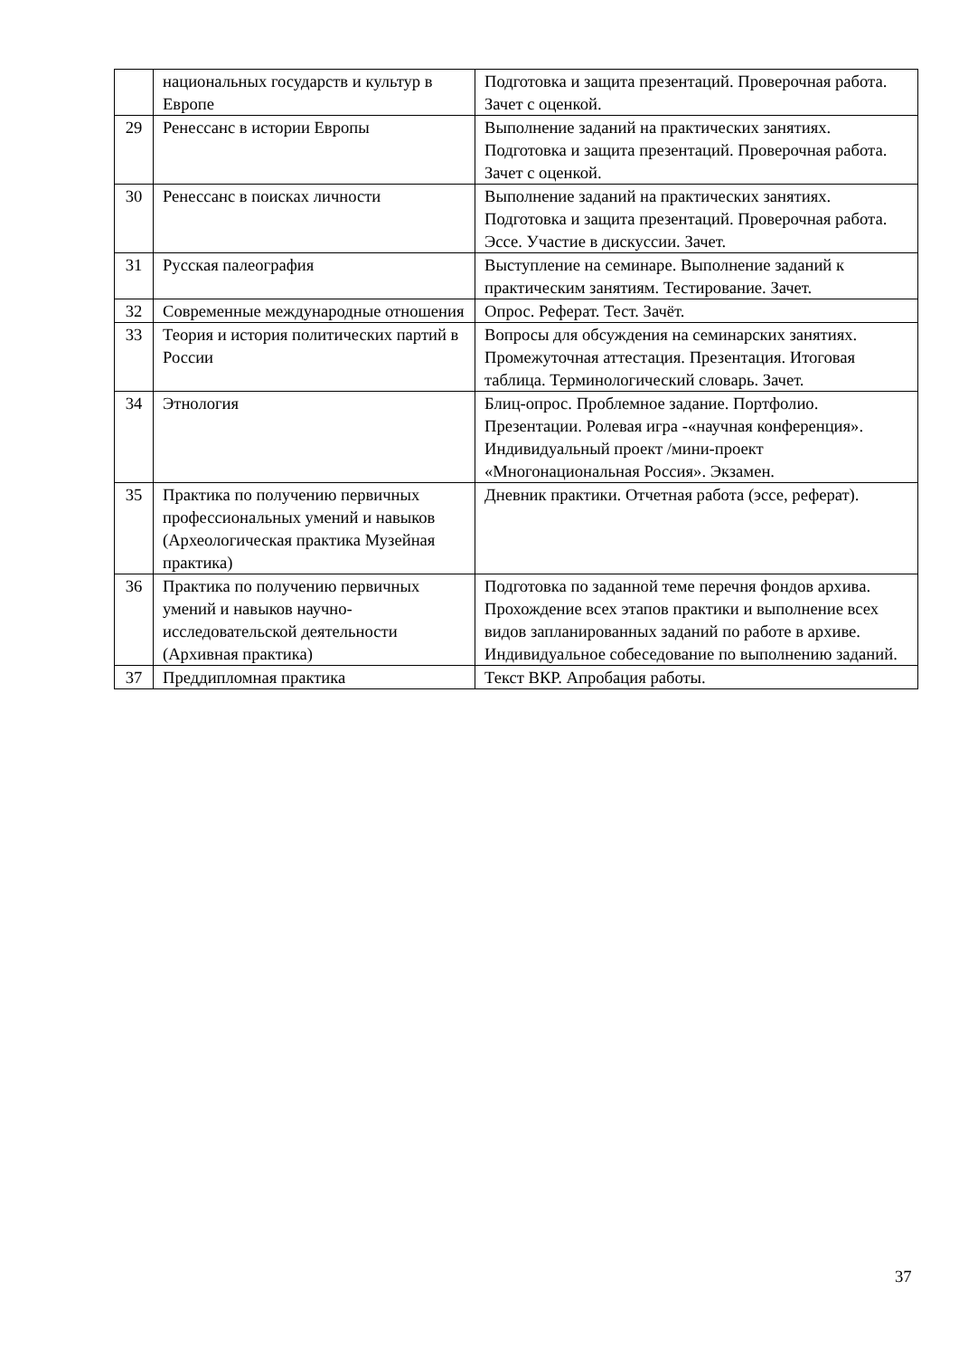| | национальных государств и культур в Европе | Подготовка и защита презентаций. Проверочная работа. Зачет с оценкой. |
| 29 | Ренессанс в истории Европы | Выполнение заданий на практических занятиях. Подготовка и защита презентаций. Проверочная работа. Зачет с оценкой. |
| 30 | Ренессанс в поисках личности | Выполнение заданий на практических занятиях. Подготовка и защита презентаций. Проверочная работа. Эссе. Участие в дискуссии. Зачет. |
| 31 | Русская палеография | Выступление на семинаре. Выполнение заданий к практическим занятиям. Тестирование. Зачет. |
| 32 | Современные международные отношения | Опрос. Реферат. Тест. Зачёт. |
| 33 | Теория и история политических партий в России | Вопросы для обсуждения на семинарских занятиях. Промежуточная аттестация. Презентация. Итоговая таблица. Терминологический словарь. Зачет. |
| 34 | Этнология | Блиц-опрос. Проблемное задание. Портфолио. Презентации. Ролевая игра -«научная конференция». Индивидуальный проект /мини-проект «Многонациональная Россия». Экзамен. |
| 35 | Практика по получению первичных профессиональных умений и навыков (Археологическая практика Музейная практика) | Дневник практики. Отчетная работа (эссе, реферат). |
| 36 | Практика по получению первичных умений и навыков научно-исследовательской деятельности (Архивная практика) | Подготовка по заданной теме перечня фондов архива. Прохождение всех этапов практики и выполнение всех видов запланированных заданий по работе в архиве. Индивидуальное собеседование по выполнению заданий. |
| 37 | Преддипломная практика | Текст ВКР. Апробация работы. |
37